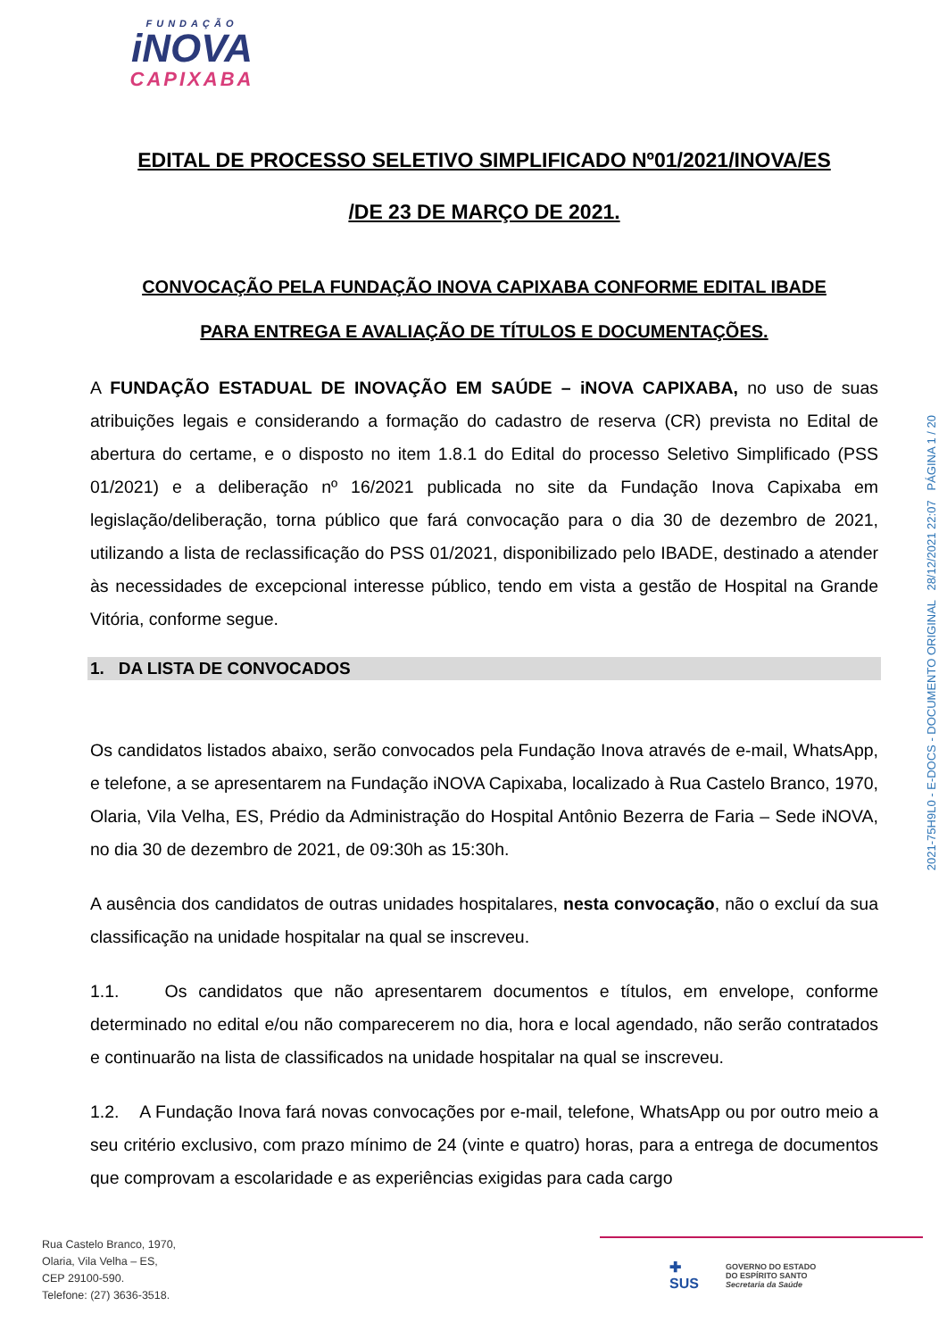FUNDAÇÃO
iNOVA
CAPIXABA
2021-75H9L0 - E-DOCS - DOCUMENTO ORIGINAL 28/12/2021 22:07 PÁGINA 1 / 20
EDITAL DE PROCESSO SELETIVO SIMPLIFICADO Nº01/2021/INOVA/ES
/DE 23 DE MARÇO DE 2021.
CONVOCAÇÃO PELA FUNDAÇÃO INOVA CAPIXABA CONFORME EDITAL IBADE
PARA ENTREGA E AVALIAÇÃO DE TÍTULOS E DOCUMENTAÇÕES.
A FUNDAÇÃO ESTADUAL DE INOVAÇÃO EM SAÚDE – iNOVA CAPIXABA, no uso de suas atribuições legais e considerando a formação do cadastro de reserva (CR) prevista no Edital de abertura do certame, e o disposto no item 1.8.1 do Edital do processo Seletivo Simplificado (PSS 01/2021) e a deliberação nº 16/2021 publicada no site da Fundação Inova Capixaba em legislação/deliberação, torna público que fará convocação para o dia 30 de dezembro de 2021, utilizando a lista de reclassificação do PSS 01/2021, disponibilizado pelo IBADE, destinado a atender às necessidades de excepcional interesse público, tendo em vista a gestão de Hospital na Grande Vitória, conforme segue.
1. DA LISTA DE CONVOCADOS
Os candidatos listados abaixo, serão convocados pela Fundação Inova através de e-mail, WhatsApp, e telefone, a se apresentarem na Fundação iNOVA Capixaba, localizado à Rua Castelo Branco, 1970, Olaria, Vila Velha, ES, Prédio da Administração do Hospital Antônio Bezerra de Faria – Sede iNOVA, no dia 30 de dezembro de 2021, de 09:30h as 15:30h.
A ausência dos candidatos de outras unidades hospitalares, nesta convocação, não o excluí da sua classificação na unidade hospitalar na qual se inscreveu.
1.1. Os candidatos que não apresentarem documentos e títulos, em envelope, conforme determinado no edital e/ou não comparecerem no dia, hora e local agendado, não serão contratados e continuarão na lista de classificados na unidade hospitalar na qual se inscreveu.
1.2. A Fundação Inova fará novas convocações por e-mail, telefone, WhatsApp ou por outro meio a seu critério exclusivo, com prazo mínimo de 24 (vinte e quatro) horas, para a entrega de documentos que comprovam a escolaridade e as experiências exigidas para cada cargo
Rua Castelo Branco, 1970,
Olaria, Vila Velha – ES,
CEP 29100-590.
Telefone: (27) 3636-3518.
✚
SUS
GOVERNO DO ESTADO
DO ESPÍRITO SANTO
Secretaria da Saúde